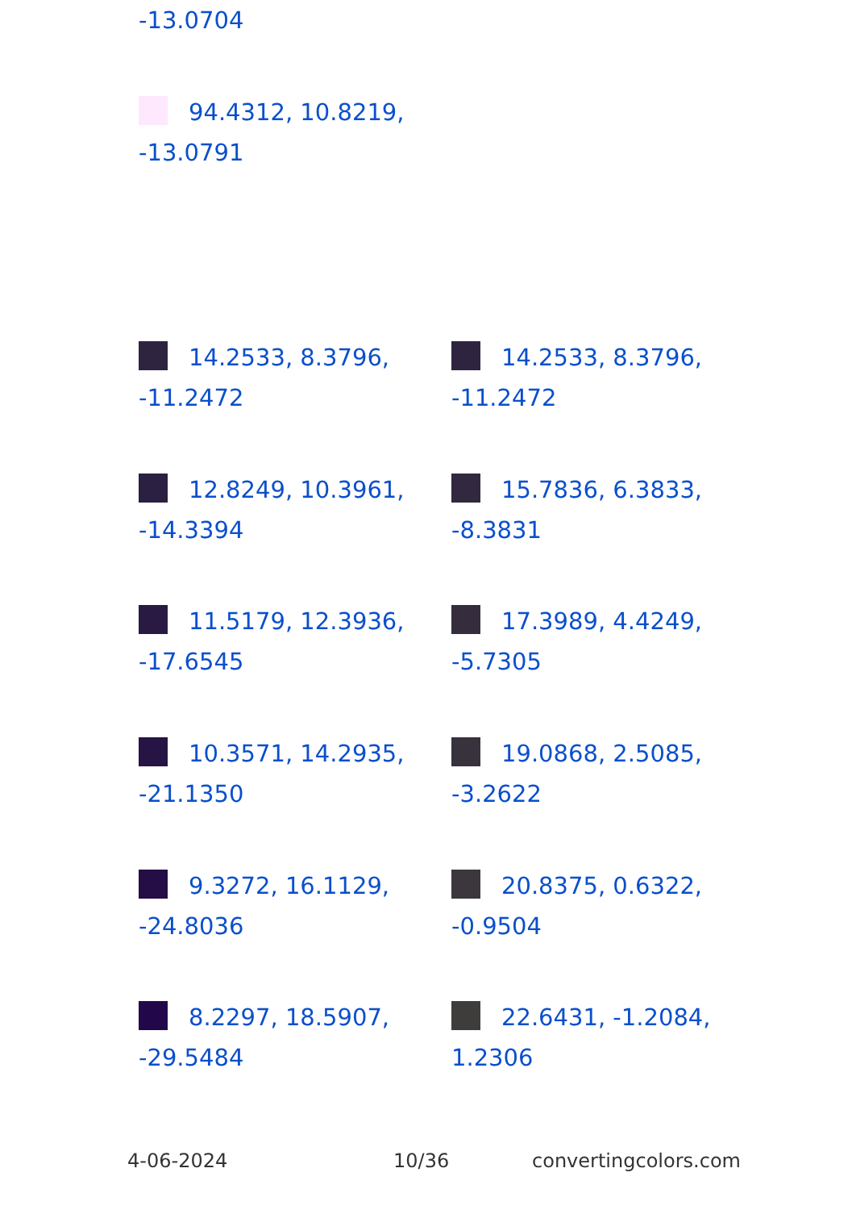-13.0704
94.4312, 10.8219, -13.0791
14.2533, 8.3796, -11.2472
14.2533, 8.3796, -11.2472
12.8249, 10.3961, -14.3394
15.7836, 6.3833, -8.3831
11.5179, 12.3936, -17.6545
17.3989, 4.4249, -5.7305
10.3571, 14.2935, -21.1350
19.0868, 2.5085, -3.2622
9.3272, 16.1129, -24.8036
20.8375, 0.6322, -0.9504
8.2297, 18.5907, -29.5484
22.6431, -1.2084, 1.2306
4-06-2024 10/36 convertingcolors.com